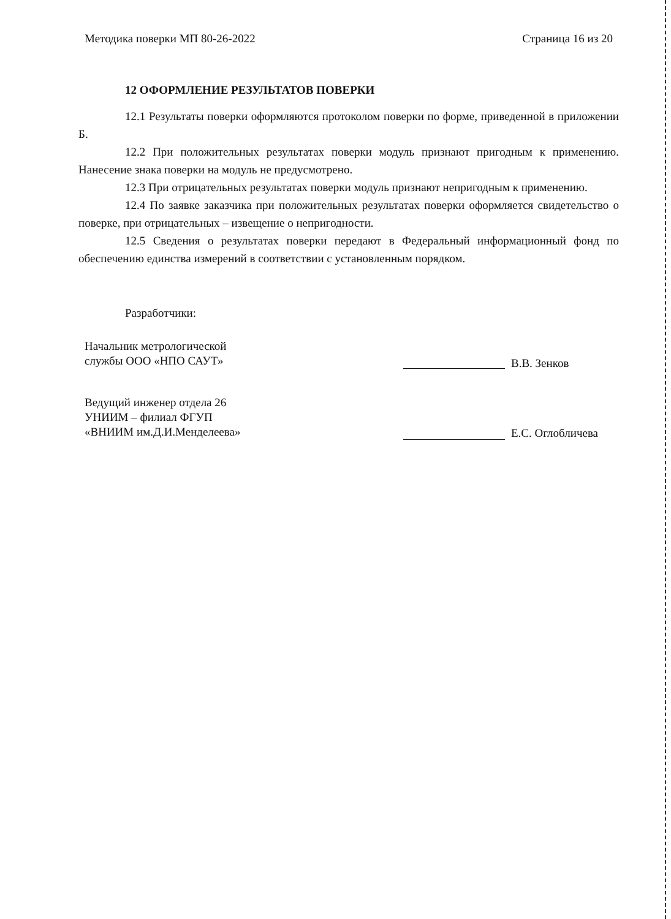Методика поверки МП 80-26-2022 Страница 16 из 20
12 ОФОРМЛЕНИЕ РЕЗУЛЬТАТОВ ПОВЕРКИ
12.1 Результаты поверки оформляются протоколом поверки по форме, приведенной в приложении Б.
12.2 При положительных результатах поверки модуль признают пригодным к применению. Нанесение знака поверки на модуль не предусмотрено.
12.3 При отрицательных результатах поверки модуль признают непригодным к применению.
12.4 По заявке заказчика при положительных результатах поверки оформляется свидетельство о поверке, при отрицательных – извещение о непригодности.
12.5 Сведения о результатах поверки передают в Федеральный информационный фонд по обеспечению единства измерений в соответствии с установленным порядком.
Разработчики:
Начальник метрологической
службы ООО «НПО САУТ»
В.В. Зенков
Ведущий инженер отдела 26
УНИИМ – филиал ФГУП
«ВНИИМ им.Д.И.Менделеева»
Е.С. Оглобличева